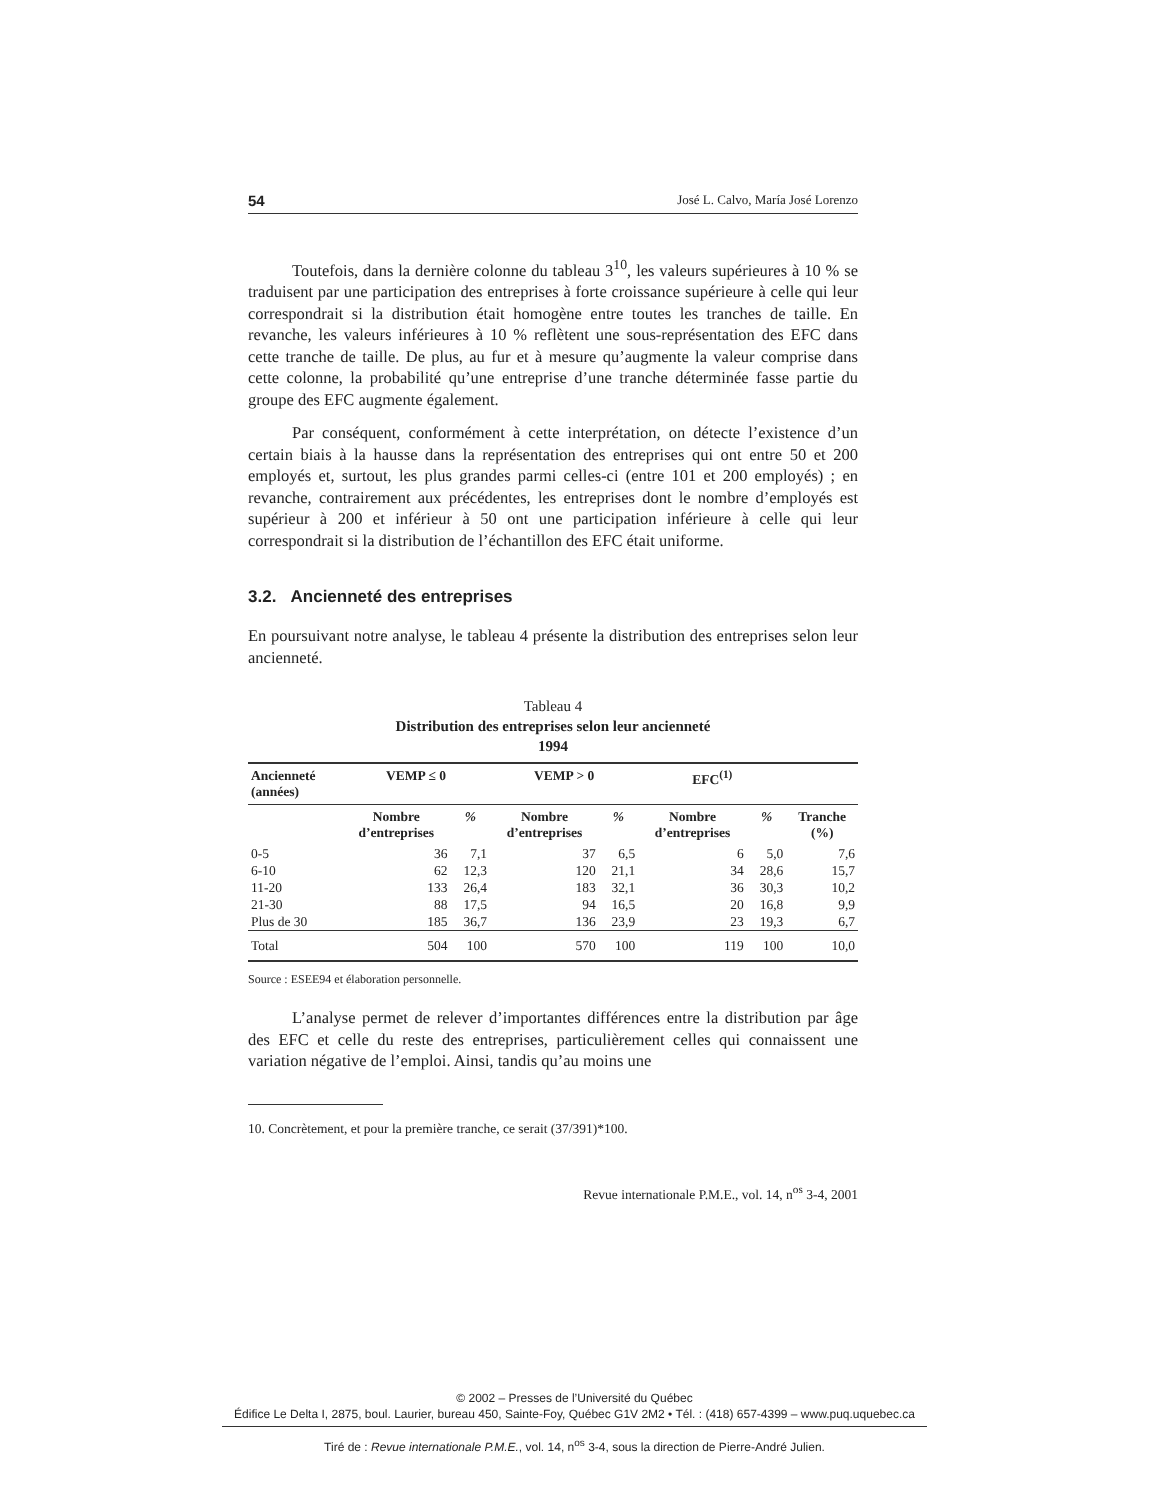54 José L. Calvo, María José Lorenzo
Toutefois, dans la dernière colonne du tableau 3<sup>10</sup>, les valeurs supérieures à 10 % se traduisent par une participation des entreprises à forte croissance supérieure à celle qui leur correspondrait si la distribution était homogène entre toutes les tranches de taille. En revanche, les valeurs inférieures à 10 % reflètent une sous-représentation des EFC dans cette tranche de taille. De plus, au fur et à mesure qu’augmente la valeur comprise dans cette colonne, la probabilité qu’une entreprise d’une tranche déterminée fasse partie du groupe des EFC augmente également.
Par conséquent, conformément à cette interprétation, on détecte l’existence d’un certain biais à la hausse dans la représentation des entreprises qui ont entre 50 et 200 employés et, surtout, les plus grandes parmi celles-ci (entre 101 et 200 employés) ; en revanche, contrairement aux précédentes, les entreprises dont le nombre d’employés est supérieur à 200 et inférieur à 50 ont une participation inférieure à celle qui leur correspondrait si la distribution de l’échantillon des EFC était uniforme.
3.2. Ancienneté des entreprises
En poursuivant notre analyse, le tableau 4 présente la distribution des entreprises selon leur ancienneté.
Tableau 4
Distribution des entreprises selon leur ancienneté
1994
| Ancienneté (années) | VEMP ≤ 0 | | VEMP > 0 | | EFC<sup>(1)</sup> | | |
| --- | --- | --- | --- | --- | --- | --- | --- |
| | Nombre d’entreprises | % | Nombre d’entreprises | % | Nombre d’entreprises | % | Tranche (%) |
| 0-5 | 36 | 7,1 | 37 | 6,5 | 6 | 5,0 | 7,6 |
| 6-10 | 62 | 12,3 | 120 | 21,1 | 34 | 28,6 | 15,7 |
| 11-20 | 133 | 26,4 | 183 | 32,1 | 36 | 30,3 | 10,2 |
| 21-30 | 88 | 17,5 | 94 | 16,5 | 20 | 16,8 | 9,9 |
| Plus de 30 | 185 | 36,7 | 136 | 23,9 | 23 | 19,3 | 6,7 |
| Total | 504 | 100 | 570 | 100 | 119 | 100 | 10,0 |
Source : ESEE94 et élaboration personnelle.
L’analyse permet de relever d’importantes différences entre la distribution par âge des EFC et celle du reste des entreprises, particulièrement celles qui connaissent une variation négative de l’emploi. Ainsi, tandis qu’au moins une
10. Concrètement, et pour la première tranche, ce serait (37/391)*100.
Revue internationale P.M.E., vol. 14, n<sup>os</sup> 3-4, 2001
© 2002 – Presses de l’Université du Québec
Édifice Le Delta I, 2875, boul. Laurier, bureau 450, Sainte-Foy, Québec G1V 2M2 • Tél. : (418) 657-4399 – www.puq.uquebec.ca
Tiré de : Revue internationale P.M.E., vol. 14, n<sup>os</sup> 3-4, sous la direction de Pierre-André Julien.